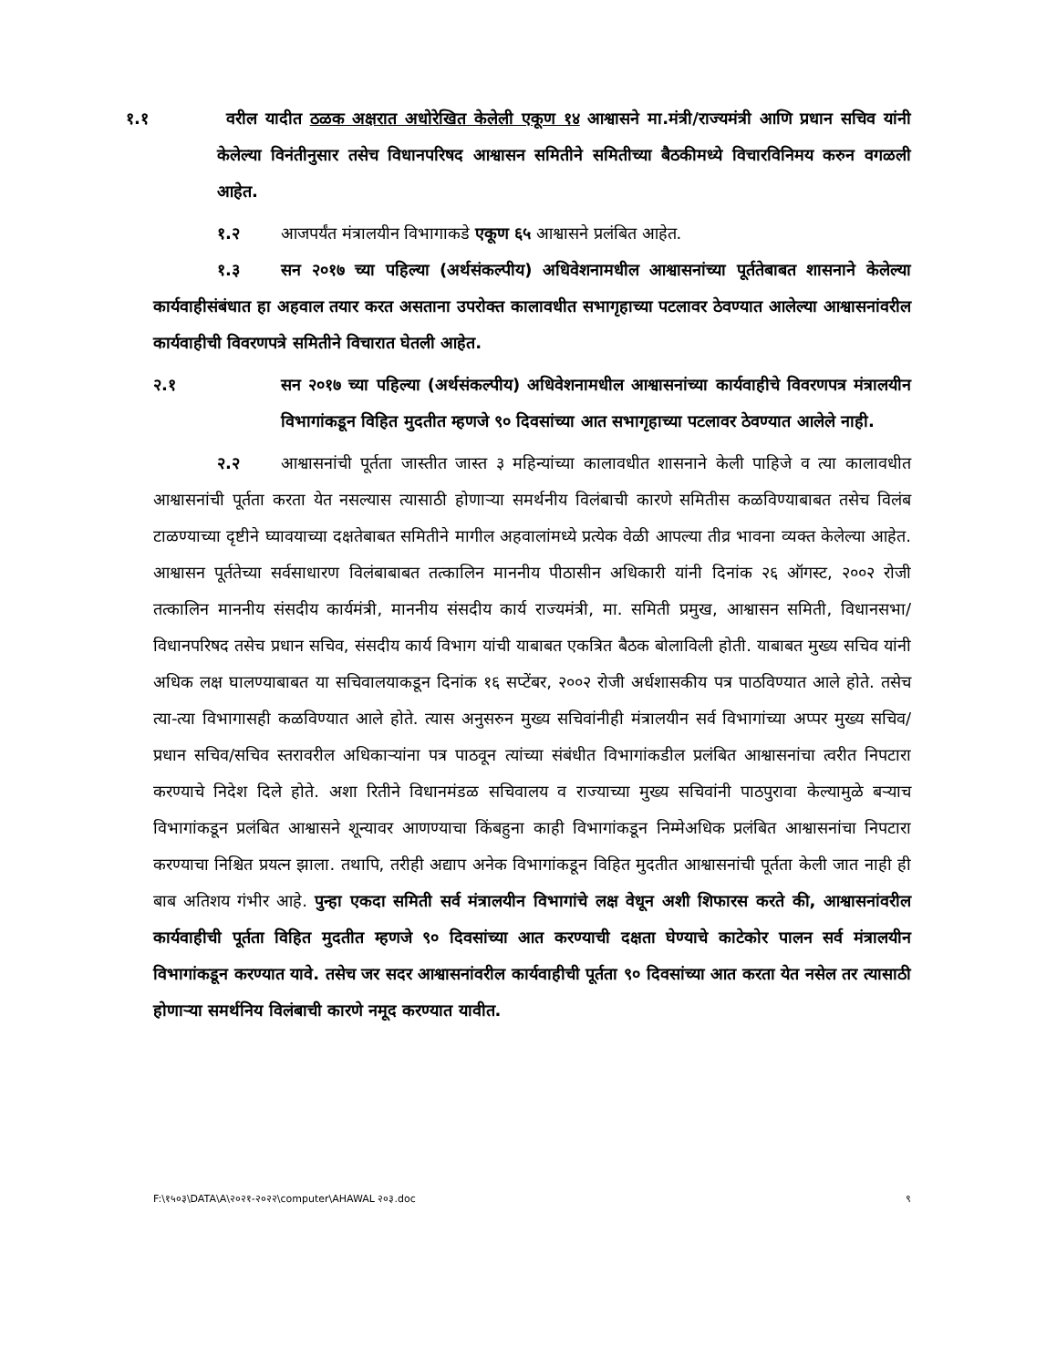१.१ वरील यादीत ठळक अक्षरात अधोरेखित केलेली एकूण १४ आश्वासने मा.मंत्री/राज्यमंत्री आणि प्रधान सचिव यांनी केलेल्या विनंतीनुसार तसेच विधानपरिषद आश्वासन समितीने समितीच्या बैठकीमध्ये विचारविनिमय करुन वगळली आहेत.
१.२ आजपर्यंत मंत्रालयीन विभागाकडे एकूण ६५ आश्वासने प्रलंबित आहेत.
१.३ सन २०१७ च्या पहिल्या (अर्थसंकल्पीय) अधिवेशनामधील आश्वासनांच्या पूर्ततेबाबत शासनाने केलेल्या कार्यवाहीसंबंधात हा अहवाल तयार करत असताना उपरोक्त कालावधीत सभागृहाच्या पटलावर ठेवण्यात आलेल्या आश्वासनांवरील कार्यवाहीची विवरणपत्रे समितीने विचारात घेतली आहेत.
२.१ सन २०१७ च्या पहिल्या (अर्थसंकल्पीय) अधिवेशनामधील आश्वासनांच्या कार्यवाहीचे विवरणपत्र मंत्रालयीन विभागांकडून विहित मुदतीत म्हणजे ९० दिवसांच्या आत सभागृहाच्या पटलावर ठेवण्यात आलेले नाही.
२.२ आश्वासनांची पूर्तता जास्तीत जास्त ३ महिन्यांच्या कालावधीत शासनाने केली पाहिजे व त्या कालावधीत आश्वासनांची पूर्तता करता येत नसल्यास त्यासाठी होणाऱ्या समर्थनीय विलंबाची कारणे समितीस कळविण्याबाबत तसेच विलंब टाळण्याच्या दृष्टीने घ्यावयाच्या दक्षतेबाबत समितीने मागील अहवालांमध्ये प्रत्येक वेळी आपल्या तीव्र भावना व्यक्त केलेल्या आहेत. आश्वासन पूर्ततेच्या सर्वसाधारण विलंबाबाबत तत्कालिन माननीय पीठासीन अधिकारी यांनी दिनांक २६ ऑगस्ट, २००२ रोजी तत्कालिन माननीय संसदीय कार्यमंत्री, माननीय संसदीय कार्य राज्यमंत्री, मा. समिती प्रमुख, आश्वासन समिती, विधानसभा/विधानपरिषद तसेच प्रधान सचिव, संसदीय कार्य विभाग यांची याबाबत एकत्रित बैठक बोलाविली होती. याबाबत मुख्य सचिव यांनी अधिक लक्ष घालण्याबाबत या सचिवालयाकडून दिनांक १६ सप्टेंबर, २००२ रोजी अर्धशासकीय पत्र पाठविण्यात आले होते. तसेच त्या-त्या विभागासही कळविण्यात आले होते. त्यास अनुसरुन मुख्य सचिवांनीही मंत्रालयीन सर्व विभागांच्या अप्पर मुख्य सचिव/प्रधान सचिव/सचिव स्तरावरील अधिकाऱ्यांना पत्र पाठवून त्यांच्या संबंधीत विभागांकडील प्रलंबित आश्वासनांचा त्वरीत निपटारा करण्याचे निदेश दिले होते. अशा रितीने विधानमंडळ सचिवालय व राज्याच्या मुख्य सचिवांनी पाठपुरावा केल्यामुळे बऱ्याच विभागांकडून प्रलंबित आश्वासने शून्यावर आणण्याचा किंबहुना काही विभागांकडून निम्मेअधिक प्रलंबित आश्वासनांचा निपटारा करण्याचा निश्चित प्रयत्न झाला. तथापि, तरीही अद्याप अनेक विभागांकडून विहित मुदतीत आश्वासनांची पूर्तता केली जात नाही ही बाब अतिशय गंभीर आहे. पुन्हा एकदा समिती सर्व मंत्रालयीन विभागांचे लक्ष वेधून अशी शिफारस करते की, आश्वासनांवरील कार्यवाहीची पूर्तता विहित मुदतीत म्हणजे ९० दिवसांच्या आत करण्याची दक्षता घेण्याचे काटेकोर पालन सर्व मंत्रालयीन विभागांकडून करण्यात यावे. तसेच जर सदर आश्वासनांवरील कार्यवाहीची पूर्तता ९० दिवसांच्या आत करता येत नसेल तर त्यासाठी होणाऱ्या समर्थनिय विलंबाची कारणे नमूद करण्यात यावीत.
F:\१५०३\DATA\A\२०२१-२०२२\computer\AHAWAL २०३.doc ९